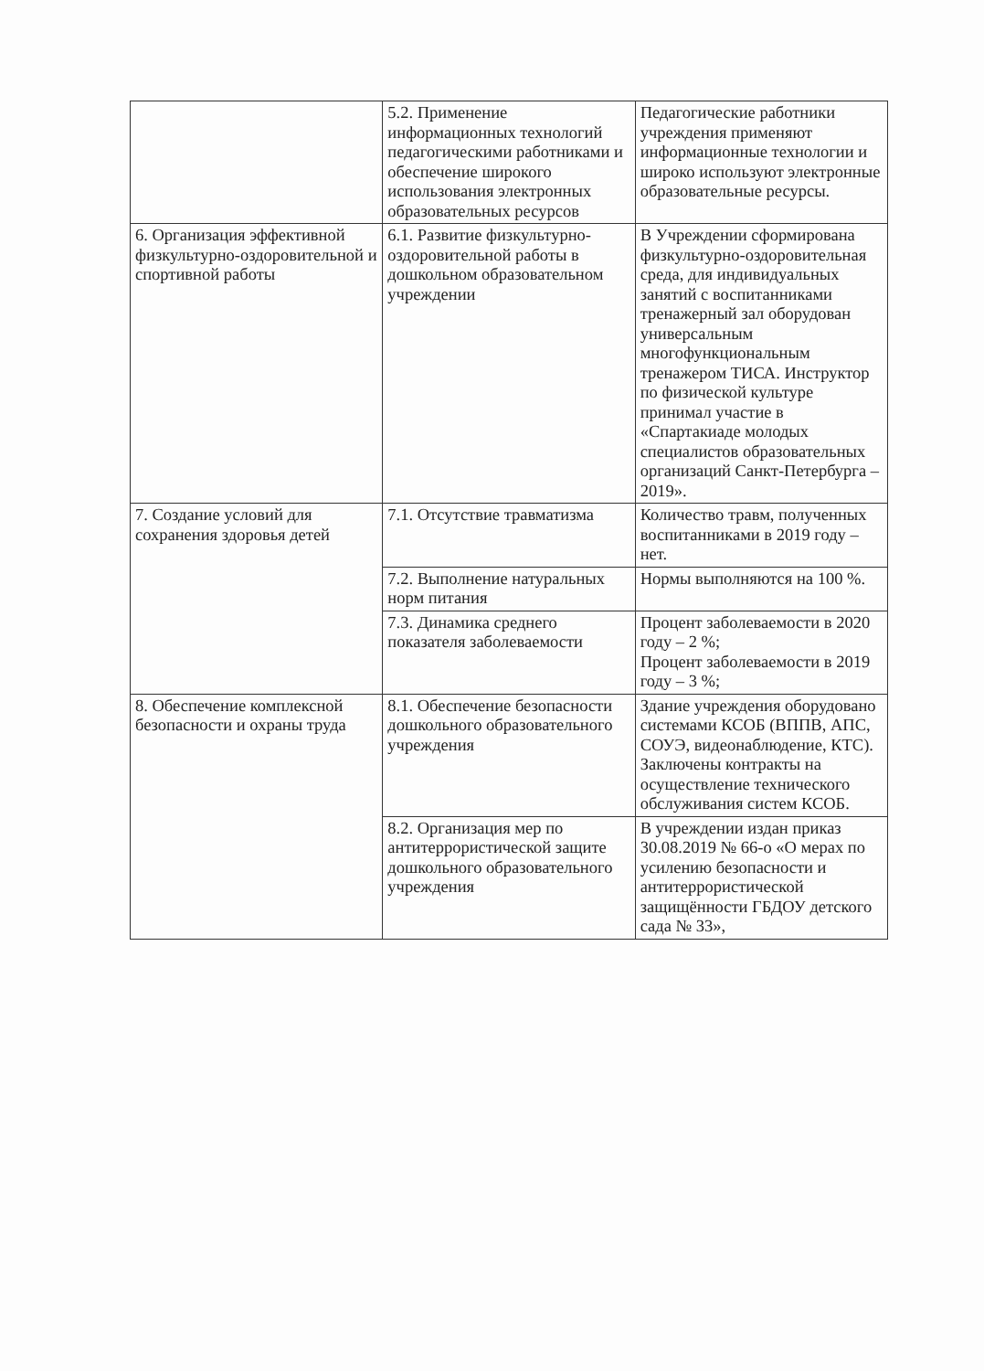| | 5.2. Применение информационных технологий педагогическими работниками и обеспечение широкого использования электронных образовательных ресурсов | Педагогические работники учреждения применяют информационные технологии и широко используют электронные образовательные ресурсы. |
| 6. Организация эффективной физкультурно-оздоровительной и спортивной работы | 6.1. Развитие физкультурно-оздоровительной работы в дошкольном образовательном учреждении | В Учреждении сформирована физкультурно-оздоровительная среда, для индивидуальных занятий с воспитанниками тренажерный зал оборудован универсальным многофункциональным тренажером ТИСА. Инструктор по физической культуре принимал участие в «Спартакиаде молодых специалистов образовательных организаций Санкт-Петербурга – 2019». |
| 7. Создание условий для сохранения здоровья детей | 7.1. Отсутствие травматизма | Количество травм, полученных воспитанниками в 2019 году – нет. |
| | 7.2. Выполнение натуральных норм питания | Нормы выполняются на 100 %. |
| | 7.3. Динамика среднего показателя заболеваемости | Процент заболеваемости в 2020 году – 2 %; Процент заболеваемости в 2019 году – 3 %; |
| 8. Обеспечение комплексной безопасности и охраны труда | 8.1. Обеспечение безопасности дошкольного образовательного учреждения | Здание учреждения оборудовано системами КСОБ (ВППВ, АПС, СОУЭ, видеонаблюдение, КТС). Заключены контракты на осуществление технического обслуживания систем КСОБ. |
| | 8.2. Организация мер по антитеррористической защите дошкольного образовательного учреждения | В учреждении издан приказ 30.08.2019 № 66-о «О мерах по усилению безопасности и антитеррористической защищённости ГБДОУ детского сада № 33», |